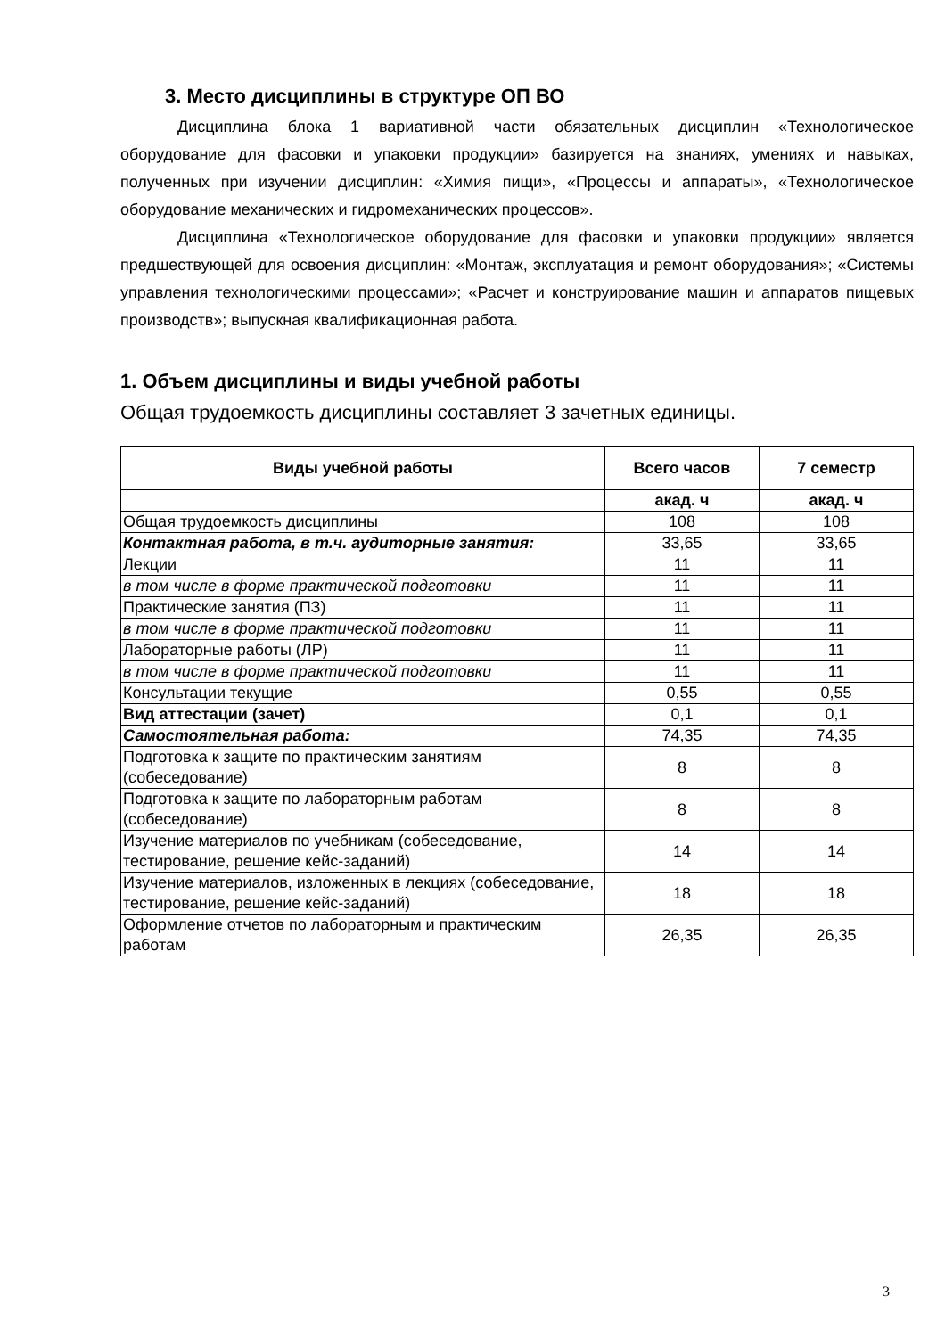3. Место дисциплины в структуре ОП ВО
Дисциплина блока 1 вариативной части обязательных дисциплин «Технологическое оборудование для фасовки и упаковки продукции» базируется на знаниях, умениях и навыках, полученных при изучении дисциплин: «Химия пищи», «Процессы и аппараты», «Технологическое оборудование механических и гидромеханических процессов».
Дисциплина «Технологическое оборудование для фасовки и упаковки продукции» является предшествующей для освоения дисциплин: «Монтаж, эксплуатация и ремонт оборудования»; «Системы управления технологическими процессами»; «Расчет и конструирование машин и аппаратов пищевых производств»; выпускная квалификационная работа.
1. Объем дисциплины и виды учебной работы
Общая трудоемкость дисциплины составляет 3 зачетных единицы.
| Виды учебной работы | Всего часов | 7 семестр |
| --- | --- | --- |
| | акад. ч | акад. ч |
| Общая трудоемкость дисциплины | 108 | 108 |
| Контактная работа, в т.ч. аудиторные занятия: | 33,65 | 33,65 |
| Лекции | 11 | 11 |
| в том числе в форме практической подготовки | 11 | 11 |
| Практические занятия (ПЗ) | 11 | 11 |
| в том числе в форме практической подготовки | 11 | 11 |
| Лабораторные работы (ЛР) | 11 | 11 |
| в том числе в форме практической подготовки | 11 | 11 |
| Консультации текущие | 0,55 | 0,55 |
| Вид аттестации (зачет) | 0,1 | 0,1 |
| Самостоятельная работа: | 74,35 | 74,35 |
| Подготовка к защите по практическим занятиям (собеседование) | 8 | 8 |
| Подготовка к защите по лабораторным работам (собеседование) | 8 | 8 |
| Изучение материалов по учебникам (собеседование, тестирование, решение кейс-заданий) | 14 | 14 |
| Изучение материалов, изложенных в лекциях (собеседование, тестирование, решение кейс-заданий) | 18 | 18 |
| Оформление отчетов по лабораторным и практическим работам | 26,35 | 26,35 |
3